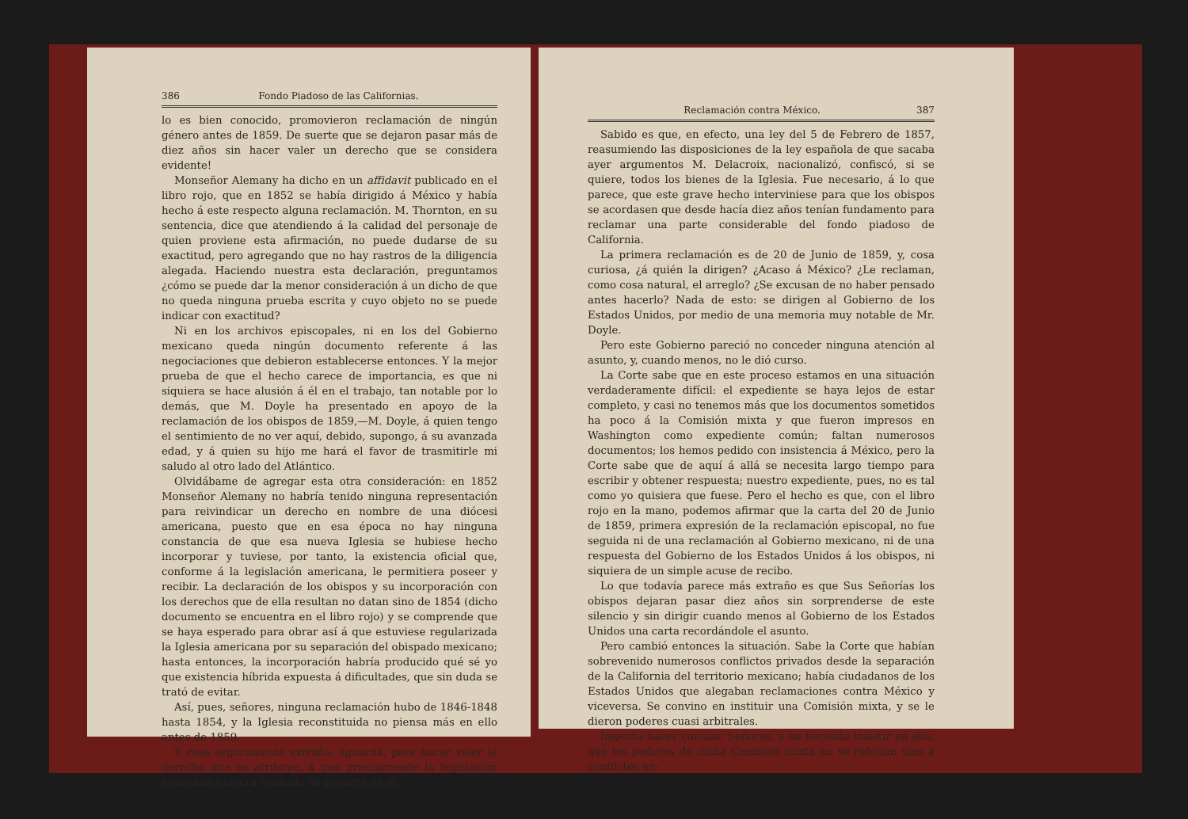386 Fondo Piadoso de las Californias.
lo es bien conocido, promovieron reclamación de ningún género antes de 1859. De suerte que se dejaron pasar más de diez años sin hacer valer un derecho que se considera evidente!
Monseñor Alemany ha dicho en un affidavit publicado en el libro rojo, que en 1852 se había dirigido á México y había hecho á este respecto alguna reclamación. M. Thornton, en su sentencia, dice que atendiendo á la calidad del personaje de quien proviene esta afirmación, no puede dudarse de su exactitud, pero agregando que no hay rastros de la diligencia alegada. Haciendo nuestra esta declaración, preguntamos ¿cómo se puede dar la menor consideración á un dicho de que no queda ninguna prueba escrita y cuyo objeto no se puede indicar con exactitud?
Ni en los archivos episcopales, ni en los del Gobierno mexicano queda ningún documento referente á las negociaciones que debieron establecerse entonces. Y la mejor prueba de que el hecho carece de importancia, es que ni siquiera se hace alusión á él en el trabajo, tan notable por lo demás, que M. Doyle ha presentado en apoyo de la reclamación de los obispos de 1859,—M. Doyle, á quien tengo el sentimiento de no ver aquí, debido, supongo, á su avanzada edad, y á quien su hijo me hará el favor de trasmitirle mi saludo al otro lado del Atlántico.
Olvidábame de agregar esta otra consideración: en 1852 Monseñor Alemany no habría tenido ninguna representación para reivindicar un derecho en nombre de una diócesi americana, puesto que en esa época no hay ninguna constancia de que esa nueva Iglesia se hubiese hecho incorporar y tuviese, por tanto, la existencia oficial que, conforme á la legislación americana, le permitiera poseer y recibir. La declaración de los obispos y su incorporación con los derechos que de ella resultan no datan sino de 1854 (dicho documento se encuentra en el libro rojo) y se comprende que se haya esperado para obrar así á que estuviese regularizada la Iglesia americana por su separación del obispado mexicano; hasta entonces, la incorporación habría producido qué sé yo que existencia híbrida expuesta á dificultades, que sin duda se trató de evitar.
Así, pues, señores, ninguna reclamación hubo de 1846-1848 hasta 1854, y la Iglesia reconstituida no piensa más en ello antes de 1859.
Y cosa seguramente extraña, aguarda, para hacer valer el derecho que se atribuye, á que precisamente la legislación mexicana hubiera acabado de privarla de él.
Reclamación contra México. 387
Sabido es que, en efecto, una ley del 5 de Febrero de 1857, reasumiendo las disposiciones de la ley española de que sacaba ayer argumentos M. Delacroix, nacionalizó, confiscó, si se quiere, todos los bienes de la Iglesia. Fue necesario, á lo que parece, que este grave hecho interviniese para que los obispos se acordasen que desde hacía diez años tenían fundamento para reclamar una parte considerable del fondo piadoso de California.
La primera reclamación es de 20 de Junio de 1859, y, cosa curiosa, ¿á quién la dirigen? ¿Acaso á México? ¿Le reclaman, como cosa natural, el arreglo? ¿Se excusan de no haber pensado antes hacerlo? Nada de esto: se dirigen al Gobierno de los Estados Unidos, por medio de una memoria muy notable de Mr. Doyle.
Pero este Gobierno pareció no conceder ninguna atención al asunto, y, cuando menos, no le dió curso.
La Corte sabe que en este proceso estamos en una situación verdaderamente difícil: el expediente se haya lejos de estar completo, y casi no tenemos más que los documentos sometidos ha poco á la Comisión mixta y que fueron impresos en Washington como expediente común; faltan numerosos documentos; los hemos pedido con insistencia á México, pero la Corte sabe que de aquí á allá se necesita largo tiempo para escribir y obtener respuesta; nuestro expediente, pues, no es tal como yo quisiera que fuese. Pero el hecho es que, con el libro rojo en la mano, podemos afirmar que la carta del 20 de Junio de 1859, primera expresión de la reclamación episcopal, no fue seguida ni de una reclamación al Gobierno mexicano, ni de una respuesta del Gobierno de los Estados Unidos á los obispos, ni siquiera de un simple acuse de recibo.
Lo que todavía parece más extraño es que Sus Señorías los obispos dejaran pasar diez años sin sorprenderse de este silencio y sin dirigir cuando menos al Gobierno de los Estados Unidos una carta recordándole el asunto.
Pero cambió entonces la situación. Sabe la Corte que habían sobrevenido numerosos conflictos privados desde la separación de la California del territorio mexicano; había ciudadanos de los Estados Unidos que alegaban reclamaciones contra México y viceversa. Se convino en instituir una Comisión mixta, y se le dieron poderes cuasi arbitrales.
Importa hacer constar, Señores, y no necesito insistir en ello, que los poderes de dicha Comisión mixta no se referían sino á conflictos en-